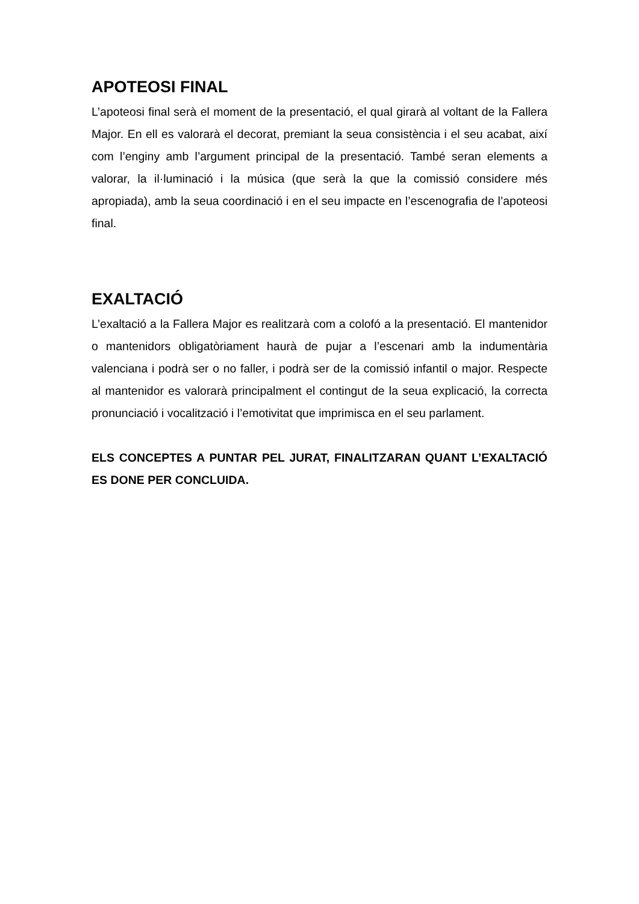APOTEOSI FINAL
L’apoteosi final serà el moment de la presentació, el qual girarà al voltant de la Fallera Major. En ell es valorarà el decorat, premiant la seua consistència i el seu acabat, així com l’enginy amb l’argument principal de la presentació. També seran elements a valorar, la il·luminació i la música (que serà la que la comissió considere més apropiada), amb la seua coordinació i en el seu impacte en l’escenografia de l’apoteosi final.
EXALTACIÓ
L’exaltació a la Fallera Major es realitzarà com a colofó a la presentació. El mantenidor o mantenidors obligatòriament haurà de pujar a l’escenari amb la indumentària valenciana i podrà ser o no faller, i podrà ser de la comissió infantil o major. Respecte al mantenidor es valorarà principalment el contingut de la seua explicació, la correcta pronunciació i vocalització i l’emotivitat que imprimisca en el seu parlament.
ELS CONCEPTES A PUNTAR PEL JURAT, FINALITZARAN QUANT L’EXALTACIÓ ES DONE PER CONCLUIDA.